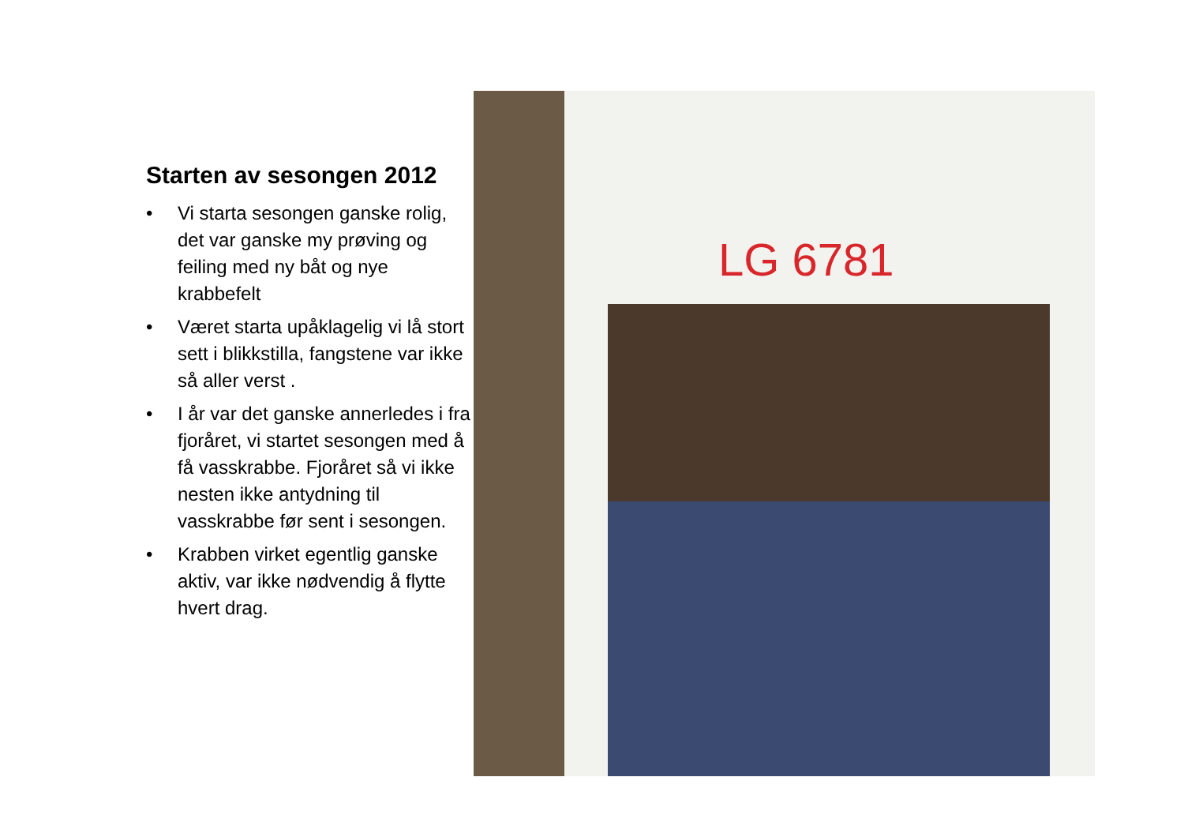Starten av sesongen 2012
• Vi starta sesongen ganske rolig, det var ganske my prøving og feiling med ny båt og nye krabbefelt
• Været starta upåklagelig vi lå stort sett i blikkstilla, fangstene var ikke så aller verst .
• I år var det ganske annerledes i fra fjoråret, vi startet sesongen med å få vasskrabbe. Fjoråret så vi ikke nesten ikke antydning til vasskrabbe før sent i sesongen.
• Krabben virket egentlig ganske aktiv, var ikke nødvendig å flytte hvert drag.
LG 6781